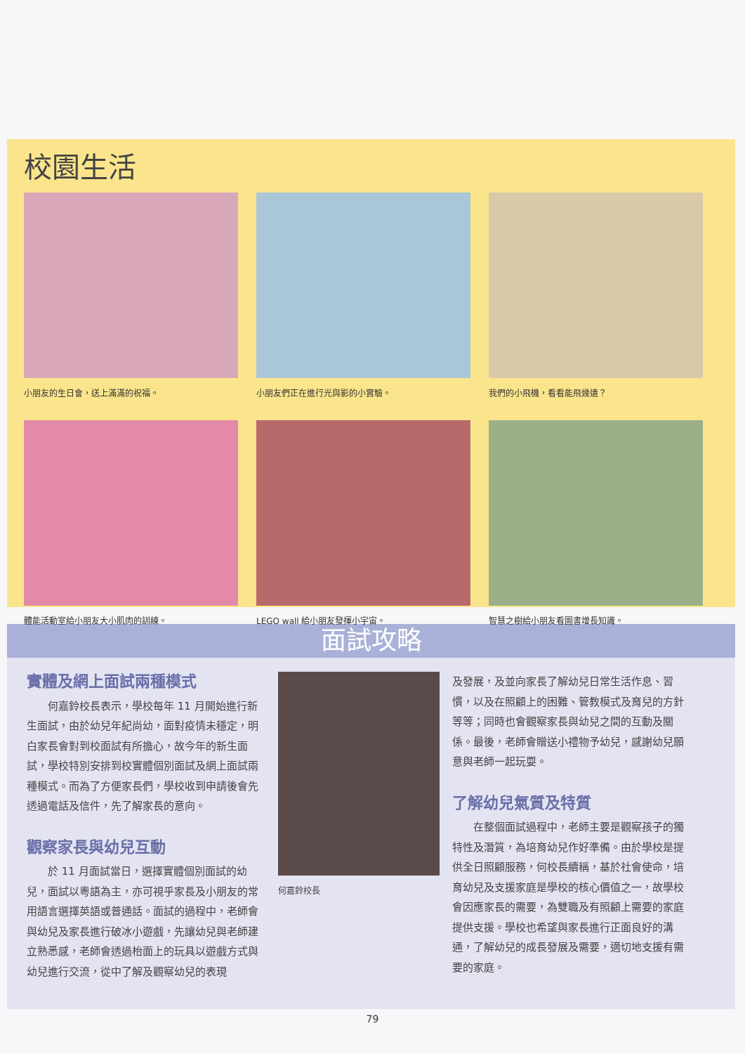校園生活
小朋友的生日會，送上滿滿的祝福。
小朋友們正在進行光與影的小實驗。
我們的小飛機，看看能飛幾遠？
體能活動室給小朋友大小肌肉的訓練。
LEGO wall 給小朋友發揮小宇宙。
智慧之樹給小朋友看圖書增長知識。
面試攻略
實體及網上面試兩種模式
　　何嘉鈴校長表示，學校每年 11 月開始進行新生面試，由於幼兒年紀尚幼，面對疫情未穩定，明白家長會對到校面試有所擔心，故今年的新生面試，學校特別安排到校實體個別面試及網上面試兩種模式。而為了方便家長們，學校收到申請後會先透過電話及信件，先了解家長的意向。
觀察家長與幼兒互動
　　於 11 月面試當日，選擇實體個別面試的幼兒，面試以粵語為主，亦可視乎家長及小朋友的常用語言選擇英語或普通話。面試的過程中，老師會與幼兒及家長進行破冰小遊戲，先讓幼兒與老師建立熟悉感，老師會透過枱面上的玩具以遊戲方式與幼兒進行交流，從中了解及觀察幼兒的表現
何嘉鈴校長
及發展，及並向家長了解幼兒日常生活作息、習慣，以及在照顧上的困難、管教模式及育兒的方針等等；同時也會觀察家長與幼兒之間的互動及關係。最後，老師會贈送小禮物予幼兒，感謝幼兒願意與老師一起玩耍。
了解幼兒氣質及特質
　　在整個面試過程中，老師主要是觀察孩子的獨特性及潛質，為培育幼兒作好準備。由於學校是提供全日照顧服務，何校長續稱，基於社會使命，培育幼兒及支援家庭是學校的核心價值之一，故學校會因應家長的需要，為雙職及有照顧上需要的家庭提供支援。學校也希望與家長進行正面良好的溝通，了解幼兒的成長發展及需要，適切地支援有需要的家庭。
79